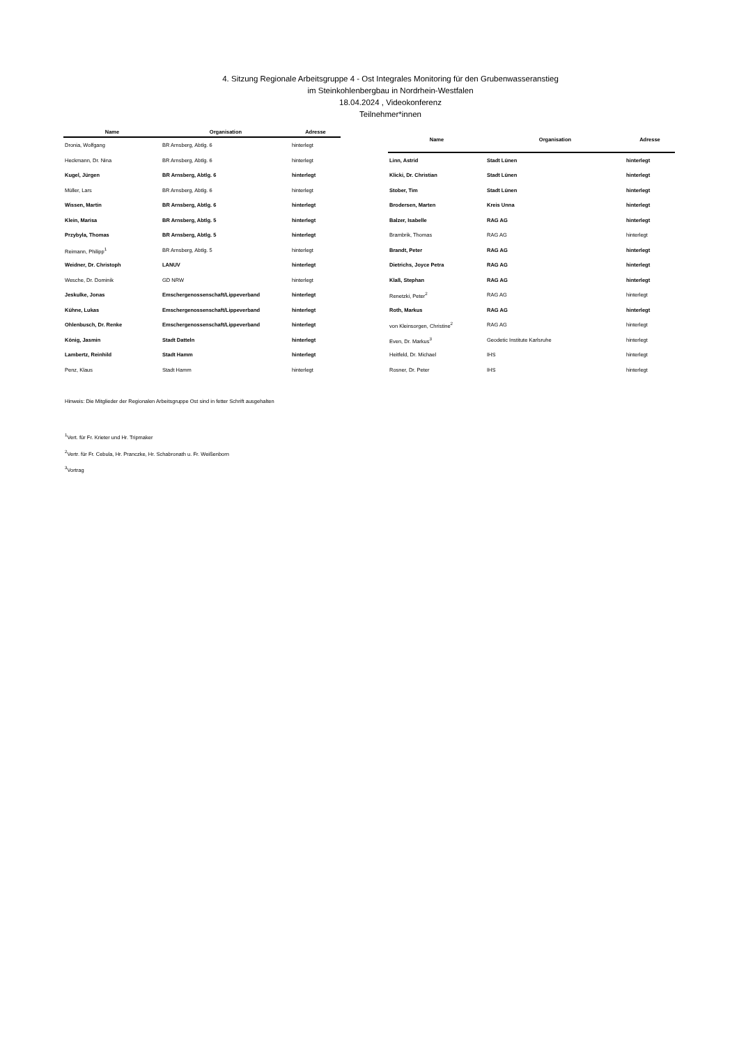4. Sitzung Regionale Arbeitsgruppe 4 - Ost Integrales Monitoring für den Grubenwasseranstieg
im Steinkohlenbergbau in Nordrhein-Westfalen
18.04.2024 , Videokonferenz
Teilnehmer*innen
| Name | Organisation | Adresse |
| --- | --- | --- |
| Dronia, Wolfgang | BR Arnsberg, Abtlg. 6 | hinterlegt |
| Heckmann, Dr. Nina | BR Arnsberg, Abtlg. 6 | hinterlegt |
| Kugel, Jürgen | BR Arnsberg, Abtlg. 6 | hinterlegt |
| Müller, Lars | BR Arnsberg, Abtlg. 6 | hinterlegt |
| Wissen, Martin | BR Arnsberg, Abtlg. 6 | hinterlegt |
| Klein, Marisa | BR Arnsberg, Abtlg. 5 | hinterlegt |
| Przybyla, Thomas | BR Arnsberg, Abtlg. 5 | hinterlegt |
| Reimann, Philipp<sup>1</sup> | BR Arnsberg, Abtlg. 5 | hinterlegt |
| Weidner, Dr. Christoph | LANUV | hinterlegt |
| Wesche, Dr. Dominik | GD NRW | hinterlegt |
| Jeskulke, Jonas | Emschergenossenschaft/Lippeverband | hinterlegt |
| Kühne, Lukas | Emschergenossenschaft/Lippeverband | hinterlegt |
| Ohlenbusch, Dr. Renke | Emschergenossenschaft/Lippeverband | hinterlegt |
| König, Jasmin | Stadt Datteln | hinterlegt |
| Lambertz, Reinhild | Stadt Hamm | hinterlegt |
| Penz, Klaus | Stadt Hamm | hinterlegt |
| Name | Organisation | Adresse |
| --- | --- | --- |
| Linn, Astrid | Stadt Lünen | hinterlegt |
| Klicki, Dr. Christian | Stadt Lünen | hinterlegt |
| Stober, Tim | Stadt Lünen | hinterlegt |
| Brodersen, Marten | Kreis Unna | hinterlegt |
| Balzer, Isabelle | RAG AG | hinterlegt |
| Brambrik, Thomas | RAG AG | hinterlegt |
| Brandt, Peter | RAG AG | hinterlegt |
| Dietrichs, Joyce Petra | RAG AG | hinterlegt |
| Klaß, Stephan | RAG AG | hinterlegt |
| Renetzki, Peter<sup>2</sup> | RAG AG | hinterlegt |
| Roth, Markus | RAG AG | hinterlegt |
| von Kleinsorgen, Christine<sup>2</sup> | RAG AG | hinterlegt |
| Even, Dr. Markus<sup>3</sup> | Geodetic Institute Karlsruhe | hinterlegt |
| Heitfeld, Dr. Michael | IHS | hinterlegt |
| Rosner, Dr. Peter | IHS | hinterlegt |
Hinweis: Die Mitglieder der Regionalen Arbeitsgruppe Ost sind in fetter Schrift ausgehalten
<sup>1</sup> Vert. für Fr. Krieter und Hr. Tripmaker
<sup>2</sup> Vertr. für Fr. Cebula, Hr. Pranczke, Hr. Schabronath u. Fr. Weißenborn
<sup>3</sup> Vortrag